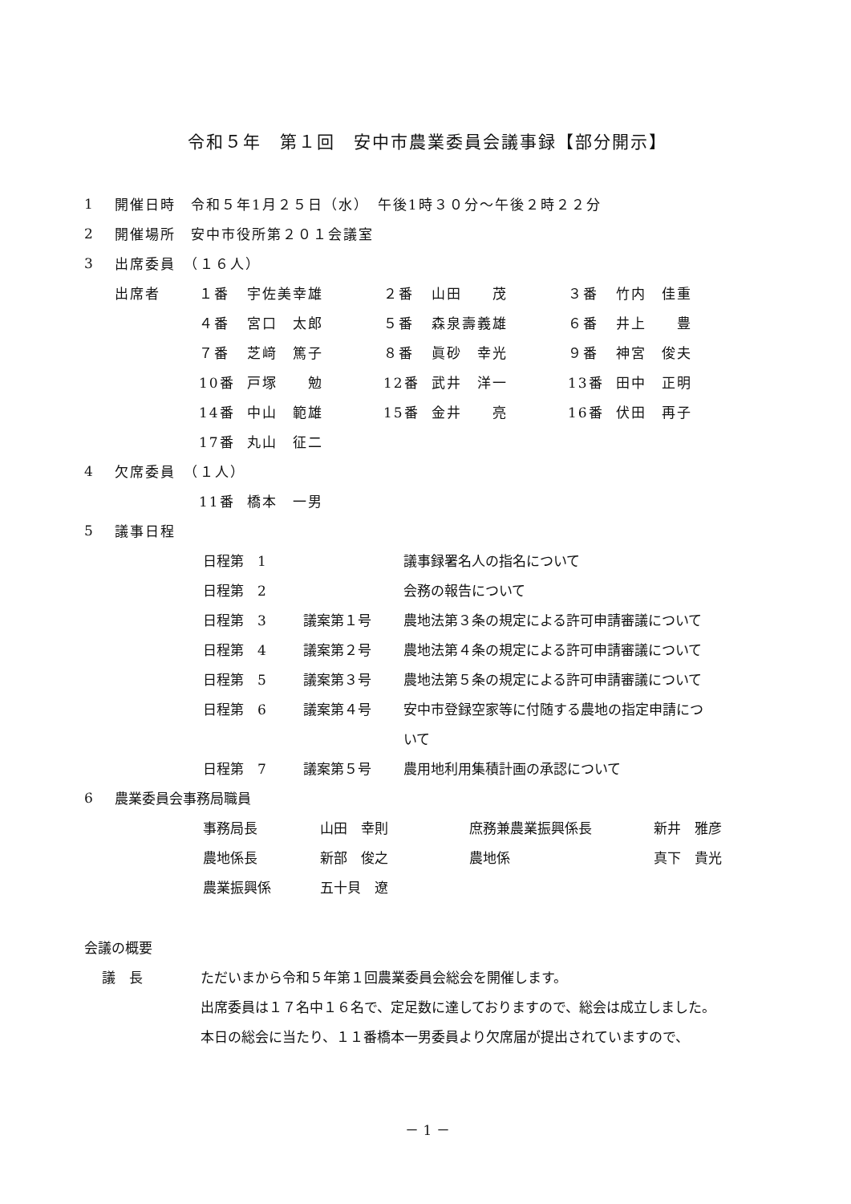令和５年　第１回　安中市農業委員会議事録【部分開示】
| 1 | 開催日時 令和５年1月２５日（水） 午後1時３０分～午後２時２２分 | | | | | | |
| 2 | 開催場所 安中市役所第２０１会議室 | | | | | | |
| 3 | 出席委員 （１６人） | | | | | | |
| | 出席者 | １番 | 宇佐美幸雄 | ２番 | 山田 茂 | ３番 | 竹内 佳重 |
| | | ４番 | 宮口 太郎 | ５番 | 森泉壽義雄 | ６番 | 井上 豊 |
| | | ７番 | 芝﨑 篤子 | ８番 | 眞砂 幸光 | ９番 | 神宮 俊夫 |
| | | 10番 | 戸塚 勉 | 12番 | 武井 洋一 | 13番 | 田中 正明 |
| | | 14番 | 中山 範雄 | 15番 | 金井 亮 | 16番 | 伏田 再子 |
| | | 17番 | 丸山 征二 | | | | |
| 4 | 欠席委員 （１人） | | | | | | |
| | | 11番 | 橋本 一男 | | | | |
| 5 | 議事日程 | | | | | | |
| 日程第 1 | | 議事録署名人の指名について |
| 日程第 2 | | 会務の報告について |
| 日程第 3 | 議案第１号 | 農地法第３条の規定による許可申請審議について |
| 日程第 4 | 議案第２号 | 農地法第４条の規定による許可申請審議について |
| 日程第 5 | 議案第３号 | 農地法第５条の規定による許可申請審議について |
| 日程第 6 | 議案第４号 | 安中市登録空家等に付随する農地の指定申請につ |
| | | いて |
| 日程第 7 | 議案第５号 | 農用地利用集積計画の承認について |
| 6 | 農業委員会事務局職員 |
| 事務局長 | 山田 幸則 | 庶務兼農業振興係長 | 新井 雅彦 |
| 農地係長 | 新部 俊之 | 農地係 | 真下 貴光 |
| 農業振興係 | 五十貝 遼 | | |
会議の概要
議　長 ただいまから令和５年第１回農業委員会総会を開催します。
出席委員は１７名中１６名で、定足数に達しておりますので、総会は成立しました。
本日の総会に当たり、１１番橋本一男委員より欠席届が提出されていますので、
－ 1 －